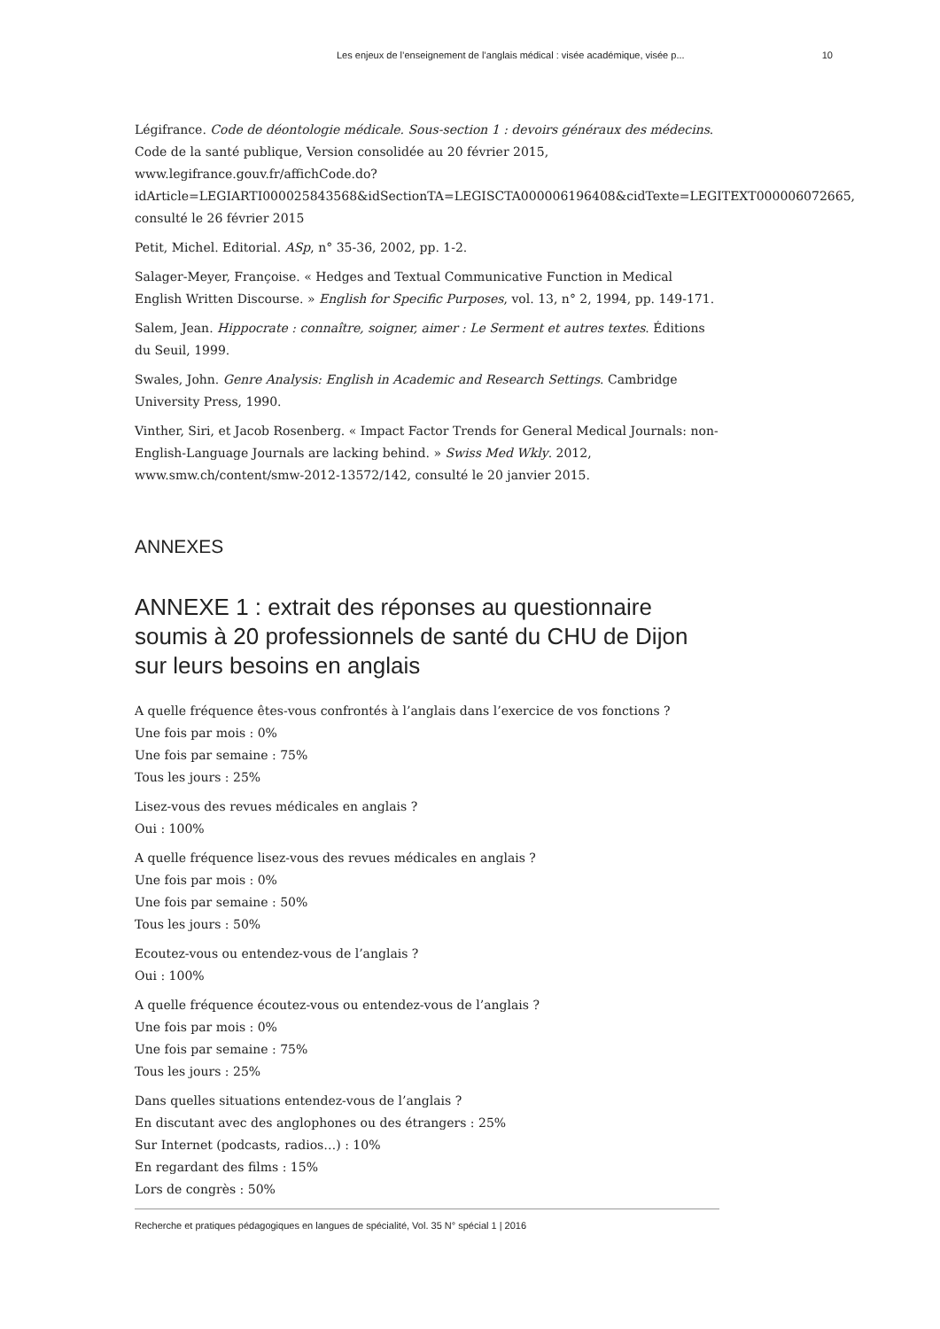Les enjeux de l’enseignement de l’anglais médical : visée académique, visée p... 10
Légifrance. Code de déontologie médicale. Sous-section 1 : devoirs généraux des médecins. Code de la santé publique, Version consolidée au 20 février 2015, www.legifrance.gouv.fr/affichCode.do?idArticle=LEGIARTI000025843568&idSectionTA=LEGISCTA000006196408&cidTexte=LEGITEXT000006072665, consulté le 26 février 2015
Petit, Michel. Editorial. ASp, n° 35-36, 2002, pp. 1-2.
Salager-Meyer, Françoise. « Hedges and Textual Communicative Function in Medical English Written Discourse. » English for Specific Purposes, vol. 13, n° 2, 1994, pp. 149-171.
Salem, Jean. Hippocrate : connaître, soigner, aimer : Le Serment et autres textes. Éditions du Seuil, 1999.
Swales, John. Genre Analysis: English in Academic and Research Settings. Cambridge University Press, 1990.
Vinther, Siri, et Jacob Rosenberg. « Impact Factor Trends for General Medical Journals: non-English-Language Journals are lacking behind. » Swiss Med Wkly. 2012, www.smw.ch/content/smw-2012-13572/142, consulté le 20 janvier 2015.
ANNEXES
ANNEXE 1 : extrait des réponses au questionnaire soumis à 20 professionnels de santé du CHU de Dijon sur leurs besoins en anglais
A quelle fréquence êtes-vous confrontés à l’anglais dans l’exercice de vos fonctions ?
Une fois par mois : 0%
Une fois par semaine : 75%
Tous les jours : 25%
Lisez-vous des revues médicales en anglais ?
Oui : 100%
A quelle fréquence lisez-vous des revues médicales en anglais ?
Une fois par mois : 0%
Une fois par semaine : 50%
Tous les jours : 50%
Ecoutez-vous ou entendez-vous de l’anglais ?
Oui : 100%
A quelle fréquence écoutez-vous ou entendez-vous de l’anglais ?
Une fois par mois : 0%
Une fois par semaine : 75%
Tous les jours : 25%
Dans quelles situations entendez-vous de l’anglais ?
En discutant avec des anglophones ou des étrangers : 25%
Sur Internet (podcasts, radios…) : 10%
En regardant des films : 15%
Lors de congrès : 50%
Recherche et pratiques pédagogiques en langues de spécialité, Vol. 35 N° spécial 1 | 2016